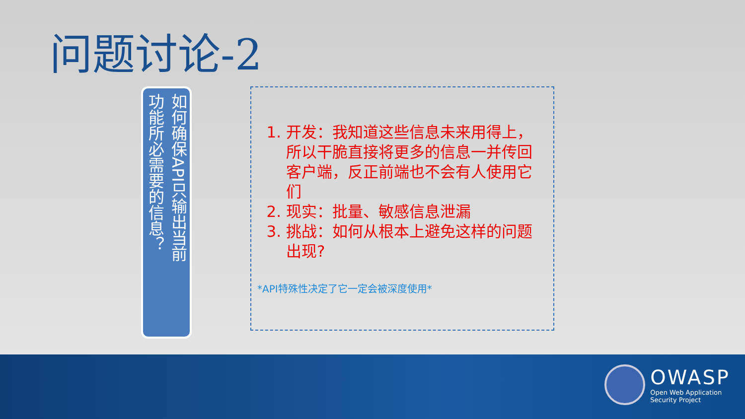问题讨论-2
如何确保API只输出当前
功能所必需要的信息？
1. 开发：我知道这些信息未来用得上，所以干脆直接将更多的信息一并传回客户端，反正前端也不会有人使用它们
2. 现实：批量、敏感信息泄漏
3. 挑战：如何从根本上避免这样的问题出现?
*API特殊性决定了它一定会被深度使用*
OWASP
Open Web Application
Security Project